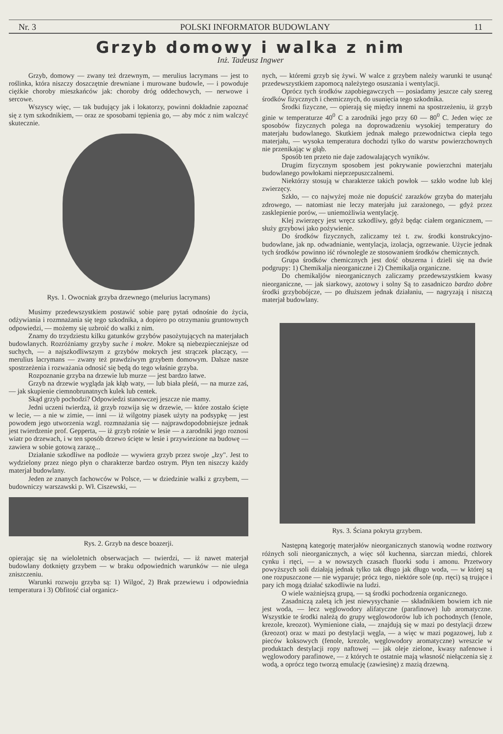Nr. 3 POLSKI INFORMATOR BUDOWLANY 11
Grzyb domowy i walka z nim
Inż. Tadeusz Ingwer
Grzyb, domowy — zwany też drzewnym, — merulius lacrymans — jest to roślinka, która niszczy doszczętnie drewniane i murowane budowle, — i powoduje ciężkie choroby mieszkańców jak: choroby dróg oddechowych, — nerwowe i sercowe.
Wszyscy więc, — tak budujący jak i lokatorzy, powinni dokładnie zapoznać się z tym szkodnikiem, — oraz ze sposobami tępienia go, — aby móc z nim walczyć skutecznie.
Rys. 1. Owocniak grzyba drzewnego (melurius lacrymans)
Musimy przedewszystkiem postawić sobie parę pytań odnośnie do życia, odżywiania i rozmnażania się tego szkodnika, a dopiero po otrzymaniu gruntownych odpowiedzi, — możemy się uzbroić do walki z nim.
Znamy do trzydziestu kilku gatunków grzybów pasożytujących na materjałach budowlanych. Rozróżniamy grzyby suche i mokre. Mokre są niebezpieczniejsze od suchych, — a najszkodliwszym z grzybów mokrych jest strączek płaczący, — merulius lacrymans — zwany też prawdziwym grzybem domowym. Dalsze nasze spostrzeżenia i rozważania odnosić się będą do tego właśnie grzyba.
Rozpoznanie grzyba na drzewie lub murze — jest bardzo łatwe.
Grzyb na drzewie wygląda jak kłąb waty, — lub biała pleśń, — na murze zaś, — jak skupienie ciemnobrunatnych kulek lub centek.
Skąd grzyb pochodzi? Odpowiedzi stanowczej jeszcze nie mamy.
Jedni uczeni twierdzą, iż grzyb rozwija się w drzewie, — które zostało ścięte w lecie, — a nie w zimie, — inni — iż wilgotny piasek użyty na podsypkę — jest powodem jego utworzenia wzgl. rozmnażania się — najprawdopodobniejsze jednak jest twierdzenie prof. Gepperta, — iż grzyb rośnie w lesie — a zarodniki jego roznosi wiatr po drzewach, i w ten sposób drzewo ścięte w lesie i przywiezione na budowę — zawiera w sobie gotową zarazę...
Działanie szkodliwe na podłoże — wywiera grzyb przez swoje „łzy". Jest to wydzielony przez niego płyn o charakterze bardzo ostrym. Płyn ten niszczy każdy materjał budowlany.
Jeden ze znanych fachowców w Polsce, — w dziedzinie walki z grzybem, — budowniczy warszawski p. Wł. Ciszewski, —
Rys. 2. Grzyb na desce boazerji.
opierając się na wieloletnich obserwacjach — twierdzi, — iż nawet materjał budowlany dotknięty grzybem — w braku odpowiednich warunków — nie ulega zniszczeniu.
Warunki rozwoju grzyba są: 1) Wilgoć, 2) Brak przewiewu i odpowiednia temperatura i 3) Obfitość ciał organicz-
nych, — któremi grzyb się żywi. W walce z grzybem należy warunki te usunąć przedewszystkiem zapomocą należytego osuszania i wentylacji.
Oprócz tych środków zapobiegawczych — posiadamy jeszcze cały szereg środków fizycznych i chemicznych, do usunięcia tego szkodnika.
Środki fizyczne, — opierają się między innemi na spostrzeżeniu, iż grzyb ginie w temperaturze 40<sup>0</sup> C a zarodniki jego przy 60 — 80<sup>0</sup> C. Jeden więc ze sposobów fizycznych polega na doprowadzeniu wysokiej temperatury do materjału budowlanego. Skutkiem jednak małego przewodnictwa ciepła tego materjału, — wysoka temperatura dochodzi tylko do warstw powierzchownych nie przenikając w głąb.
Sposób ten przeto nie daje zadowalających wyników.
Drugim fizycznym sposobem jest pokrywanie powierzchni materjału budowlanego powłokami nieprzepuszczalnemi.
Niektórzy stosują w charakterze takich powłok — szkło wodne lub klej zwierzęcy.
Szkło, — co najwyżej może nie dopuścić zarazków grzyba do materjału zdrowego, — natomiast nie leczy materjału już zarażonego, — gdyż przez zasklepienie porów, — uniemożliwia wentylację.
Klej zwierzęcy jest wręcz szkodliwy, gdyż będąc ciałem organicznem, — służy grzybowi jako pożywienie.
Do środków fizycznych, zaliczamy też t. zw. środki konstrukcyjno-budowlane, jak np. odwadnianie, wentylacja, izolacja, ogrzewanie. Użycie jednak tych środków powinno iść równolegle ze stosowaniem środków chemicznych.
Grupa środków chemicznych jest dość obszerna i dzieli się na dwie podgrupy: 1) Chemikalja nieorganiczne i 2) Chemikalja organiczne.
Do chemikaljów nieorganicznych zaliczamy przedewszystkiem kwasy nieorganiczne, — jak siarkowy, azotowy i solny Są to zasadniczo bardzo dobre środki grzybobójcze, — po dłuższem jednak działaniu, — nagryzają i niszczą materjał budowlany.
Rys. 3. Ściana pokryta grzybem.
Następną kategorję materjałów nieorganicznych stanowią wodne roztwory różnych soli nieorganicznych, a więc sól kuchenna, siarczan miedzi, chlorek cynku i rtęci, — a w nowszych czasach fluorki sodu i amonu. Przetwory powyższych soli działają jednak tylko tak długo jak długo woda, — w której są one rozpuszczone — nie wyparuje; prócz tego, niektóre sole (np. rtęci) są trujące i pary ich mogą działać szkodliwie na ludzi.
O wiele ważniejszą grupą, — są środki pochodzenia organicznego.
Zasadniczą zaletą ich jest niewysychanie — składnikiem bowiem ich nie jest woda, — lecz węglowodory alifatyczne (parafinowe) lub aromatyczne. Wszystkie te środki należą do grupy węglowodorów lub ich pochodnych (fenole, krezole, kreozot). Wymienione ciała, — znajdują się w mazi po destylacji drzew (kreozot) oraz w mazi po destylacji węgla, — a więc w mazi pogazowej, lub z pieców koksowych (fenole, krezole, węglowodory aromatyczne) wreszcie w produktach destylacji ropy naftowej — jak oleje zielone, kwasy nafenowe i węglowodory parafinowe, — z których te ostatnie mają własność niełączenia się z wodą, a oprócz tego tworzą emulację (zawiesinę) z mazią drzewną.